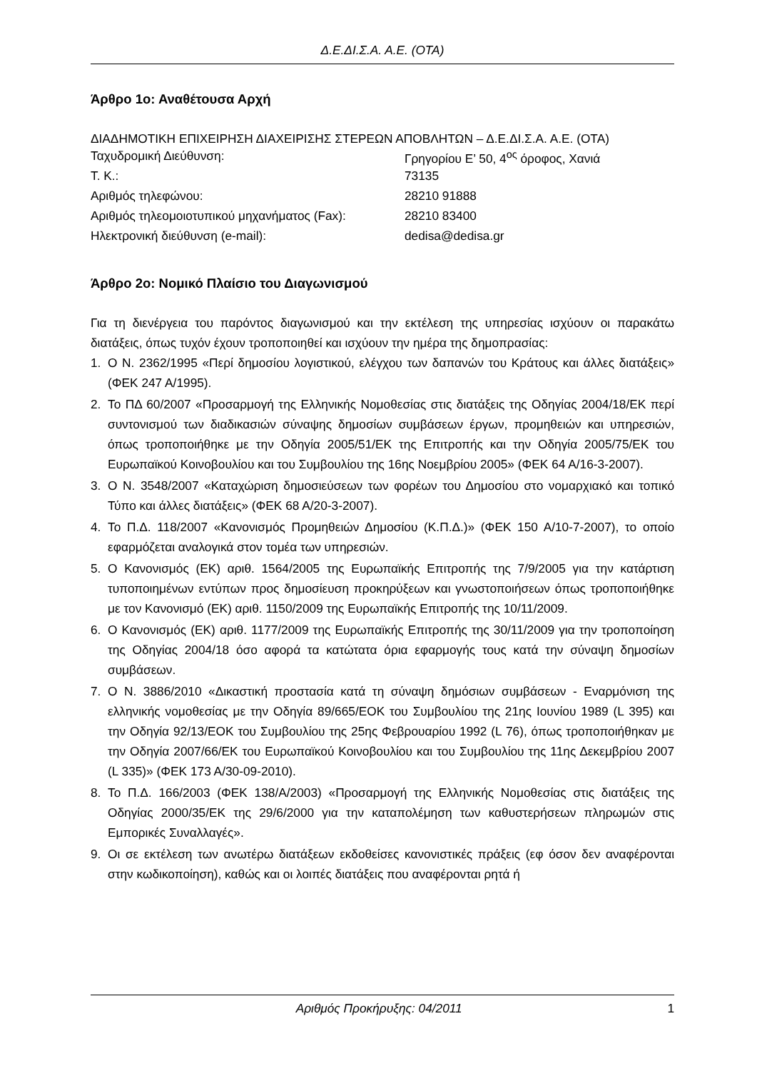Δ.Ε.ΔΙ.Σ.Α. Α.Ε. (ΟΤΑ)
Άρθρο 1ο: Αναθέτουσα Αρχή
ΔΙΑΔΗΜΟΤΙΚΗ ΕΠΙΧΕΙΡΗΣΗ ΔΙΑΧΕΙΡΙΣΗΣ ΣΤΕΡΕΩΝ ΑΠΟΒΛΗΤΩΝ – Δ.Ε.ΔΙ.Σ.Α. Α.Ε. (ΟΤΑ)
| Ταχυδρομική Διεύθυνση: | Γρηγορίου Ε’ 50, 4<sup>ος</sup> όροφος, Χανιά |
| Τ. Κ.: | 73135 |
| Αριθμός τηλεφώνου: | 28210 91888 |
| Αριθμός τηλεομοιοτυπικού μηχανήματος (Fax): | 28210 83400 |
| Ηλεκτρονική διεύθυνση (e-mail): | dedisa@dedisa.gr |
Άρθρο 2ο: Νομικό Πλαίσιο του Διαγωνισμού
Για τη διενέργεια του παρόντος διαγωνισμού και την εκτέλεση της υπηρεσίας ισχύουν οι παρακάτω διατάξεις, όπως τυχόν έχουν τροποποιηθεί και ισχύουν την ημέρα της δημοπρασίας:
1. Ο Ν. 2362/1995 «Περί δημοσίου λογιστικού, ελέγχου των δαπανών του Κράτους και άλλες διατάξεις» (ΦΕΚ 247 Α/1995).
2. Το ΠΔ 60/2007 «Προσαρμογή της Ελληνικής Νομοθεσίας στις διατάξεις της Οδηγίας 2004/18/ΕΚ περί συντονισμού των διαδικασιών σύναψης δημοσίων συμβάσεων έργων, προμηθειών και υπηρεσιών, όπως τροποποιήθηκε με την Οδηγία 2005/51/ΕΚ της Επιτροπής και την Οδηγία 2005/75/ΕΚ του Ευρωπαϊκού Κοινοβουλίου και του Συμβουλίου της 16ης Νοεμβρίου 2005» (ΦΕΚ 64 Α/16-3-2007).
3. Ο Ν. 3548/2007 «Καταχώριση δημοσιεύσεων των φορέων του Δημοσίου στο νομαρχιακό και τοπικό Τύπο και άλλες διατάξεις» (ΦΕΚ 68 Α/20-3-2007).
4. Το Π.Δ. 118/2007 «Κανονισμός Προμηθειών Δημοσίου (Κ.Π.Δ.)» (ΦΕΚ 150 Α/10-7-2007), το οποίο εφαρμόζεται αναλογικά στον τομέα των υπηρεσιών.
5. Ο Κανονισμός (ΕΚ) αριθ. 1564/2005 της Ευρωπαϊκής Επιτροπής της 7/9/2005 για την κατάρτιση τυποποιημένων εντύπων προς δημοσίευση προκηρύξεων και γνωστοποιήσεων όπως τροποποιήθηκε με τον Κανονισμό (ΕΚ) αριθ. 1150/2009 της Ευρωπαϊκής Επιτροπής της 10/11/2009.
6. Ο Κανονισμός (ΕΚ) αριθ. 1177/2009 της Ευρωπαϊκής Επιτροπής της 30/11/2009 για την τροποποίηση της Οδηγίας 2004/18 όσο αφορά τα κατώτατα όρια εφαρμογής τους κατά την σύναψη δημοσίων συμβάσεων.
7. Ο Ν. 3886/2010 «Δικαστική προστασία κατά τη σύναψη δημόσιων συμβάσεων - Εναρμόνιση της ελληνικής νομοθεσίας με την Οδηγία 89/665/ΕΟΚ του Συμβουλίου της 21ης Ιουνίου 1989 (L 395) και την Οδηγία 92/13/ΕΟΚ του Συμβουλίου της 25ης Φεβρουαρίου 1992 (L 76), όπως τροποποιήθηκαν με την Οδηγία 2007/66/ΕΚ του Ευρωπαϊκού Κοινοβουλίου και του Συμβουλίου της 11ης Δεκεμβρίου 2007 (L 335)» (ΦΕΚ 173 Α/30-09-2010).
8. Το Π.Δ. 166/2003 (ΦΕΚ 138/Α/2003) «Προσαρμογή της Ελληνικής Νομοθεσίας στις διατάξεις της Οδηγίας 2000/35/ΕΚ της 29/6/2000 για την καταπολέμηση των καθυστερήσεων πληρωμών στις Εμπορικές Συναλλαγές».
9. Οι σε εκτέλεση των ανωτέρω διατάξεων εκδοθείσες κανονιστικές πράξεις (εφ όσον δεν αναφέρονται στην κωδικοποίηση), καθώς και οι λοιπές διατάξεις που αναφέρονται ρητά ή
Αριθμός Προκήρυξης: 04/2011 1